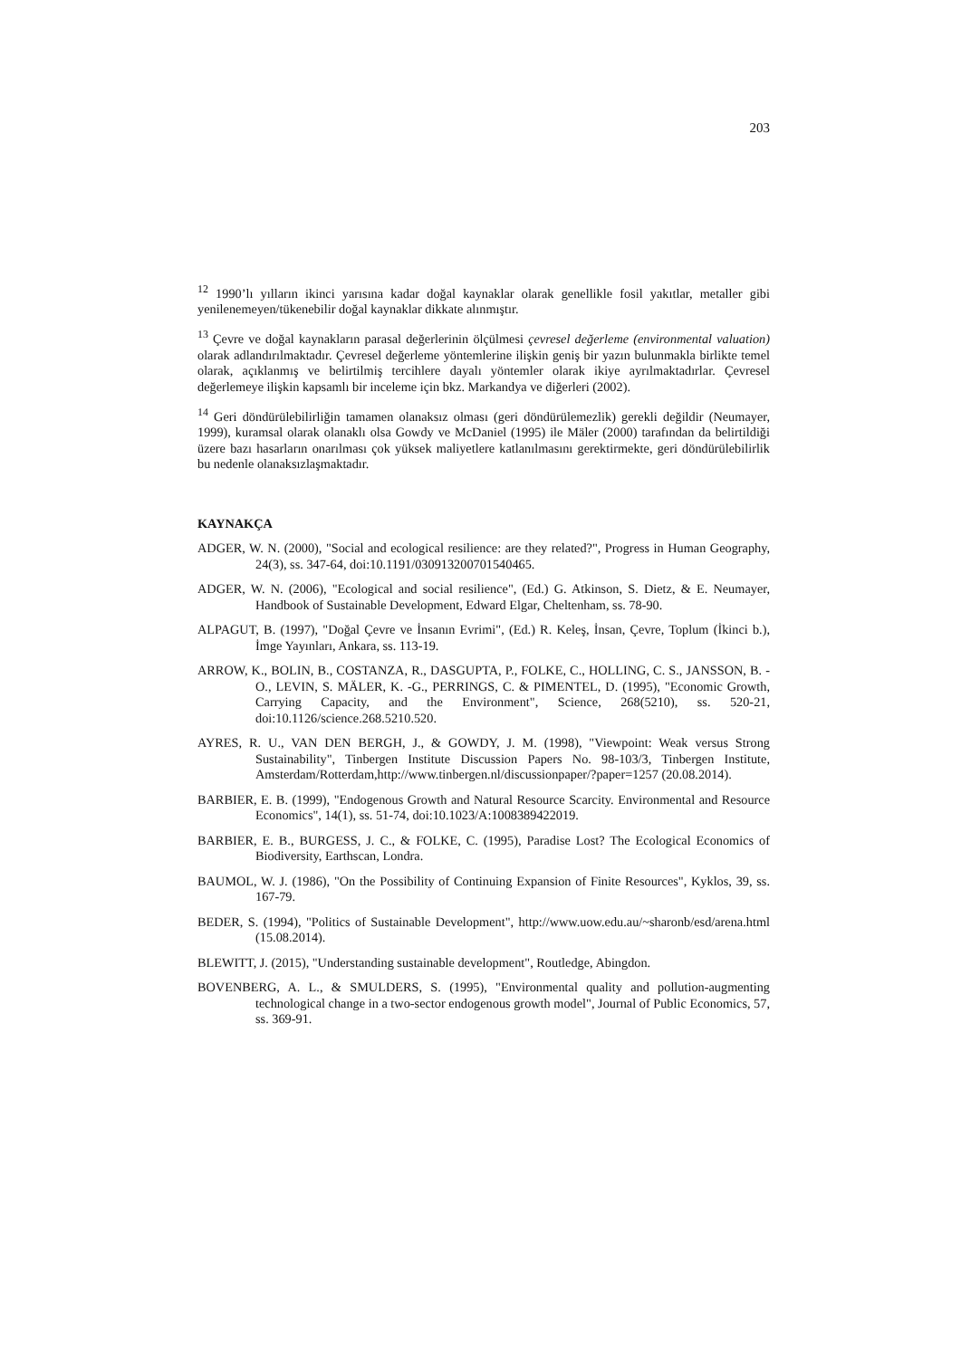203
<sup>12</sup> 1990’lı yılların ikinci yarısına kadar doğal kaynaklar olarak genellikle fosil yakıtlar, metaller gibi yenilenemeyen/tükenebilir doğal kaynaklar dikkate alınmıştır.
<sup>13</sup> Çevre ve doğal kaynakların parasal değerlerinin ölçülmesi çevresel değerleme (environmental valuation) olarak adlandırılmaktadır. Çevresel değerleme yöntemlerine ilişkin geniş bir yazın bulunmakla birlikte temel olarak, açıklanmış ve belirtilmiş tercihlere dayalı yöntemler olarak ikiye ayrılmaktadırlar. Çevresel değerlemeye ilişkin kapsamlı bir inceleme için bkz. Markandya ve diğerleri (2002).
<sup>14</sup> Geri döndürülebilirliğin tamamen olanaksız olması (geri döndürülemezlik) gerekli değildir (Neumayer, 1999), kuramsal olarak olanaklı olsa Gowdy ve McDaniel (1995) ile Mäler (2000) tarafından da belirtildiği üzere bazı hasarların onarılması çok yüksek maliyetlere katlanılmasını gerektirmekte, geri döndürülebilirlik bu nedenle olanaksızlaşmaktadır.
KAYNAKÇA
ADGER, W. N. (2000), "Social and ecological resilience: are they related?", Progress in Human Geography, 24(3), ss. 347-64, doi:10.1191/030913200701540465.
ADGER, W. N. (2006), "Ecological and social resilience", (Ed.) G. Atkinson, S. Dietz, & E. Neumayer, Handbook of Sustainable Development, Edward Elgar, Cheltenham, ss. 78-90.
ALPAGUT, B. (1997), "Doğal Çevre ve İnsanın Evrimi", (Ed.) R. Keleş, İnsan, Çevre, Toplum (İkinci b.), İmge Yayınları, Ankara, ss. 113-19.
ARROW, K., BOLIN, B., COSTANZA, R., DASGUPTA, P., FOLKE, C., HOLLING, C. S., JANSSON, B. -O., LEVIN, S. MÄLER, K. -G., PERRINGS, C. & PIMENTEL, D. (1995), "Economic Growth, Carrying Capacity, and the Environment", Science, 268(5210), ss. 520-21, doi:10.1126/science.268.5210.520.
AYRES, R. U., VAN DEN BERGH, J., & GOWDY, J. M. (1998), "Viewpoint: Weak versus Strong Sustainability", Tinbergen Institute Discussion Papers No. 98-103/3, Tinbergen Institute, Amsterdam/Rotterdam,http://www.tinbergen.nl/discussionpaper/?paper=1257 (20.08.2014).
BARBIER, E. B. (1999), "Endogenous Growth and Natural Resource Scarcity. Environmental and Resource Economics", 14(1), ss. 51-74, doi:10.1023/A:1008389422019.
BARBIER, E. B., BURGESS, J. C., & FOLKE, C. (1995), Paradise Lost? The Ecological Economics of Biodiversity, Earthscan, Londra.
BAUMOL, W. J. (1986), "On the Possibility of Continuing Expansion of Finite Resources", Kyklos, 39, ss. 167-79.
BEDER, S. (1994), "Politics of Sustainable Development", http://www.uow.edu.au/~sharonb/esd/arena.html (15.08.2014).
BLEWITT, J. (2015), "Understanding sustainable development", Routledge, Abingdon.
BOVENBERG, A. L., & SMULDERS, S. (1995), "Environmental quality and pollution-augmenting technological change in a two-sector endogenous growth model", Journal of Public Economics, 57, ss. 369-91.